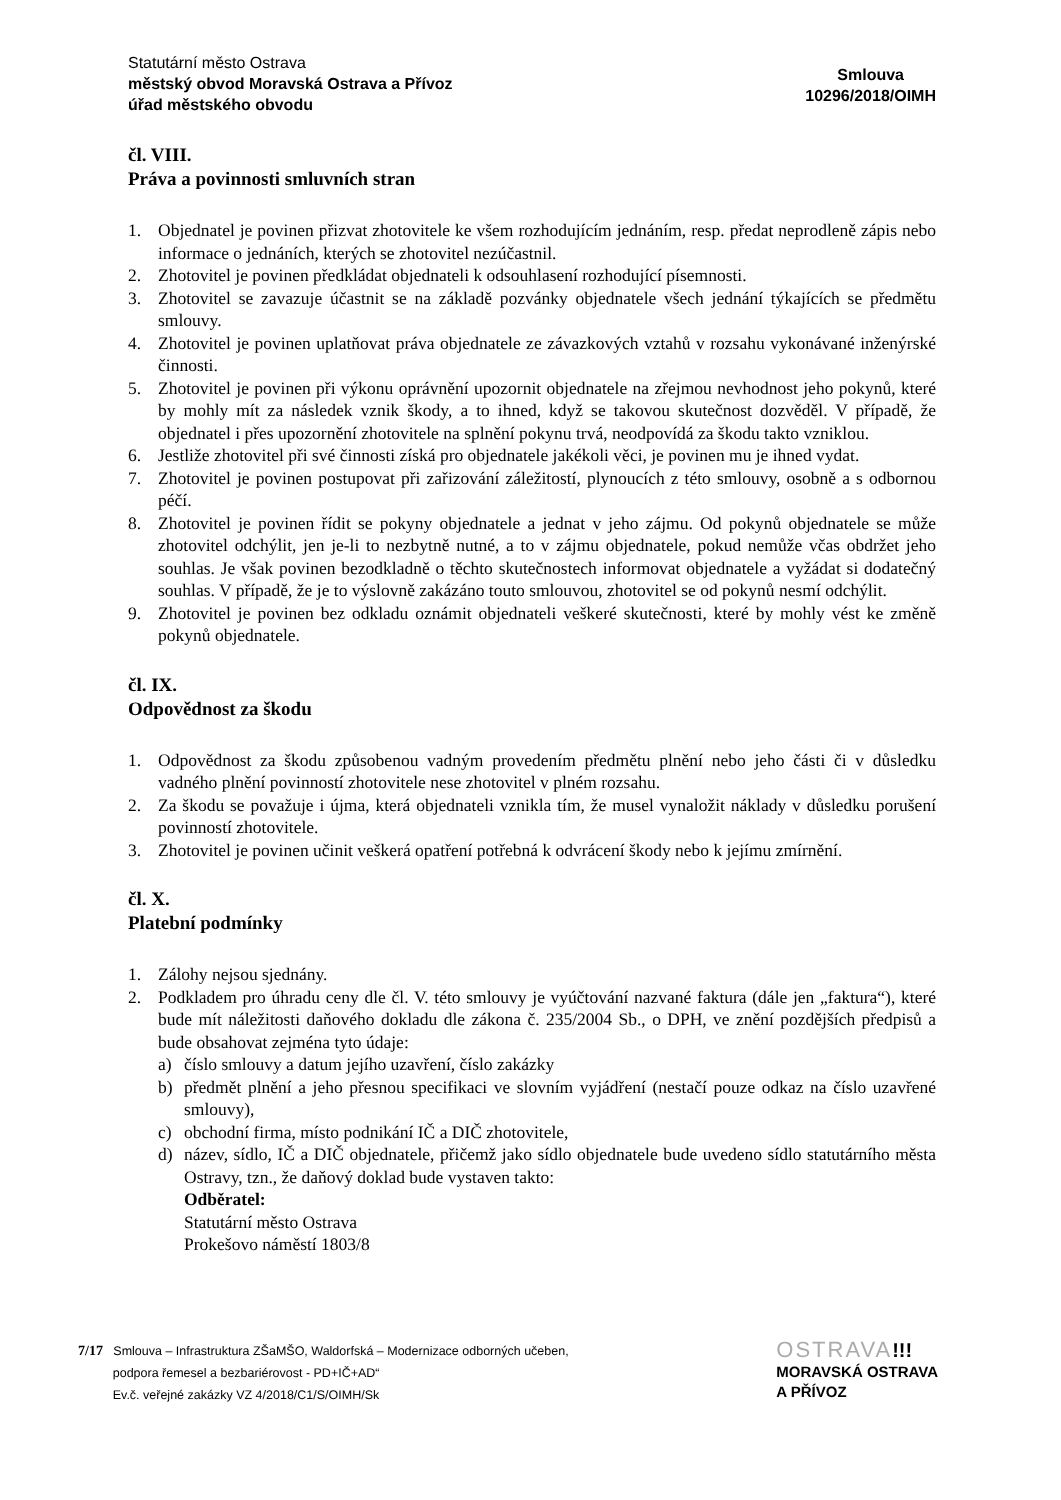Statutární město Ostrava
městský obvod Moravská Ostrava a Přívoz
úřad městského obvodu
Smlouva
10296/2018/OIMH
čl. VIII.
Práva a povinnosti smluvních stran
1. Objednatel je povinen přizvat zhotovitele ke všem rozhodujícím jednáním, resp. předat neprodleně zápis nebo informace o jednáních, kterých se zhotovitel nezúčastnil.
2. Zhotovitel je povinen předkládat objednateli k odsouhlasení rozhodující písemnosti.
3. Zhotovitel se zavazuje účastnit se na základě pozvánky objednatele všech jednání týkajících se předmětu smlouvy.
4. Zhotovitel je povinen uplatňovat práva objednatele ze závazkových vztahů v rozsahu vykonávané inženýrské činnosti.
5. Zhotovitel je povinen při výkonu oprávnění upozornit objednatele na zřejmou nevhodnost jeho pokynů, které by mohly mít za následek vznik škody, a to ihned, když se takovou skutečnost dozvěděl. V případě, že objednatel i přes upozornění zhotovitele na splnění pokynu trvá, neodpovídá za škodu takto vzniklou.
6. Jestliže zhotovitel při své činnosti získá pro objednatele jakékoli věci, je povinen mu je ihned vydat.
7. Zhotovitel je povinen postupovat při zařizování záležitostí, plynoucích z této smlouvy, osobně a s odbornou péčí.
8. Zhotovitel je povinen řídit se pokyny objednatele a jednat v jeho zájmu. Od pokynů objednatele se může zhotovitel odchýlit, jen je-li to nezbytně nutné, a to v zájmu objednatele, pokud nemůže včas obdržet jeho souhlas. Je však povinen bezodkladně o těchto skutečnostech informovat objednatele a vyžádat si dodatečný souhlas. V případě, že je to výslovně zakázáno touto smlouvou, zhotovitel se od pokynů nesmí odchýlit.
9. Zhotovitel je povinen bez odkladu oznámit objednateli veškeré skutečnosti, které by mohly vést ke změně pokynů objednatele.
čl. IX.
Odpovědnost za škodu
1. Odpovědnost za škodu způsobenou vadným provedením předmětu plnění nebo jeho části či v důsledku vadného plnění povinností zhotovitele nese zhotovitel v plném rozsahu.
2. Za škodu se považuje i újma, která objednateli vznikla tím, že musel vynaložit náklady v důsledku porušení povinností zhotovitele.
3. Zhotovitel je povinen učinit veškerá opatření potřebná k odvrácení škody nebo k jejímu zmírnění.
čl. X.
Platební podmínky
1. Zálohy nejsou sjednány.
2. Podkladem pro úhradu ceny dle čl. V. této smlouvy je vyúčtování nazvané faktura (dále jen „faktura“), které bude mít náležitosti daňového dokladu dle zákona č. 235/2004 Sb., o DPH, ve znění pozdějších předpisů a bude obsahovat zejména tyto údaje:
a) číslo smlouvy a datum jejího uzavření, číslo zakázky
b) předmět plnění a jeho přesnou specifikaci ve slovním vyjádření (nestačí pouze odkaz na číslo uzavřené smlouvy),
c) obchodní firma, místo podnikání IČ a DIČ zhotovitele,
d) název, sídlo, IČ a DIČ objednatele, přičemž jako sídlo objednatele bude uvedeno sídlo statutárního města Ostravy, tzn., že daňový doklad bude vystaven takto:
Odběratel:
Statutární město Ostrava
Prokešovo náměstí 1803/8
7/17 Smlouva – Infrastruktura ZŠaMŠO, Waldorfská – Modernizace odborných učeben,
podpora řemesel a bezbariérovost - PD+IČ+AD“
Ev.č. veřejné zakázky VZ 4/2018/C1/S/OIMH/Sk
OSTRAVA!!!
MORAVSKÁ OSTRAVA
A PŘÍVOZ